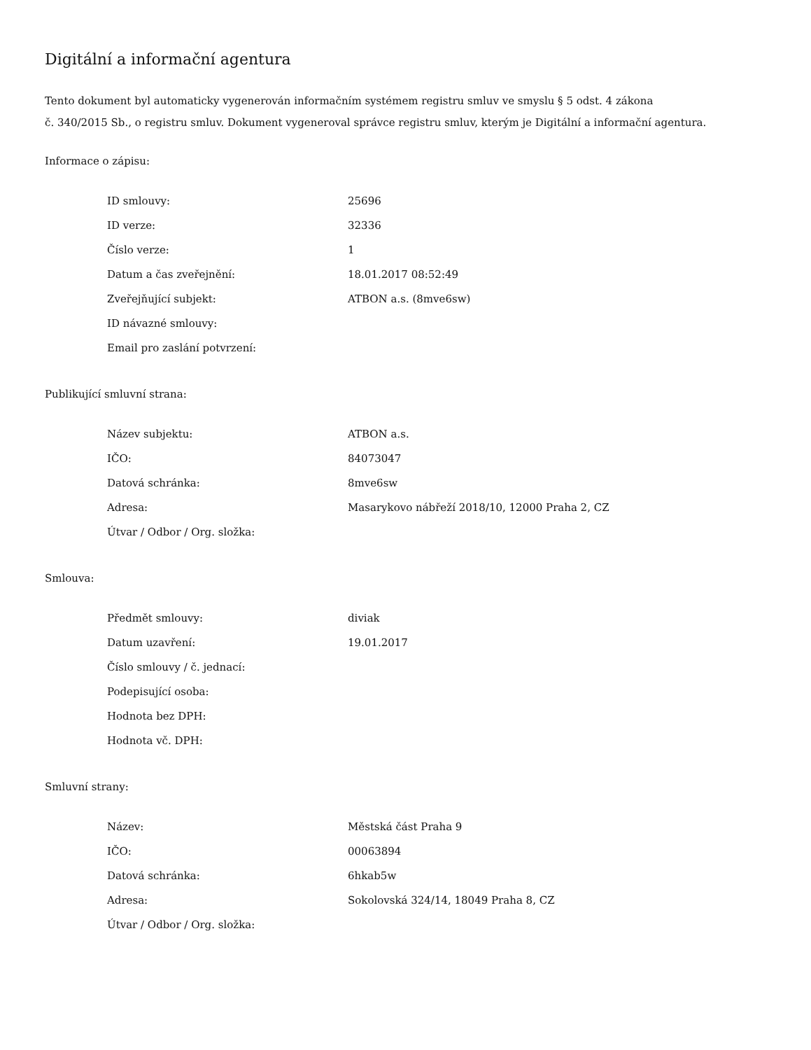Digitální a informační agentura
Tento dokument byl automaticky vygenerován informačním systémem registru smluv ve smyslu § 5 odst. 4 zákona
č. 340/2015 Sb., o registru smluv. Dokument vygeneroval správce registru smluv, kterým je Digitální a informační agentura.
Informace o zápisu:
| ID smlouvy: | 25696 |
| ID verze: | 32336 |
| Číslo verze: | 1 |
| Datum a čas zveřejnění: | 18.01.2017 08:52:49 |
| Zveřejňující subjekt: | ATBON a.s. (8mve6sw) |
| ID návazné smlouvy: | |
| Email pro zaslání potvrzení: | |
Publikující smluvní strana:
| Název subjektu: | ATBON a.s. |
| IČO: | 84073047 |
| Datová schránka: | 8mve6sw |
| Adresa: | Masarykovo nábřeží 2018/10, 12000 Praha 2, CZ |
| Útvar / Odbor / Org. složka: | |
Smlouva:
| Předmět smlouvy: | diviak |
| Datum uzavření: | 19.01.2017 |
| Číslo smlouvy / č. jednací: | |
| Podepisující osoba: | |
| Hodnota bez DPH: | |
| Hodnota vč. DPH: | |
Smluvní strany:
| Název: | Městská část Praha 9 |
| IČO: | 00063894 |
| Datová schránka: | 6hkab5w |
| Adresa: | Sokolovská 324/14, 18049 Praha 8, CZ |
| Útvar / Odbor / Org. složka: | |